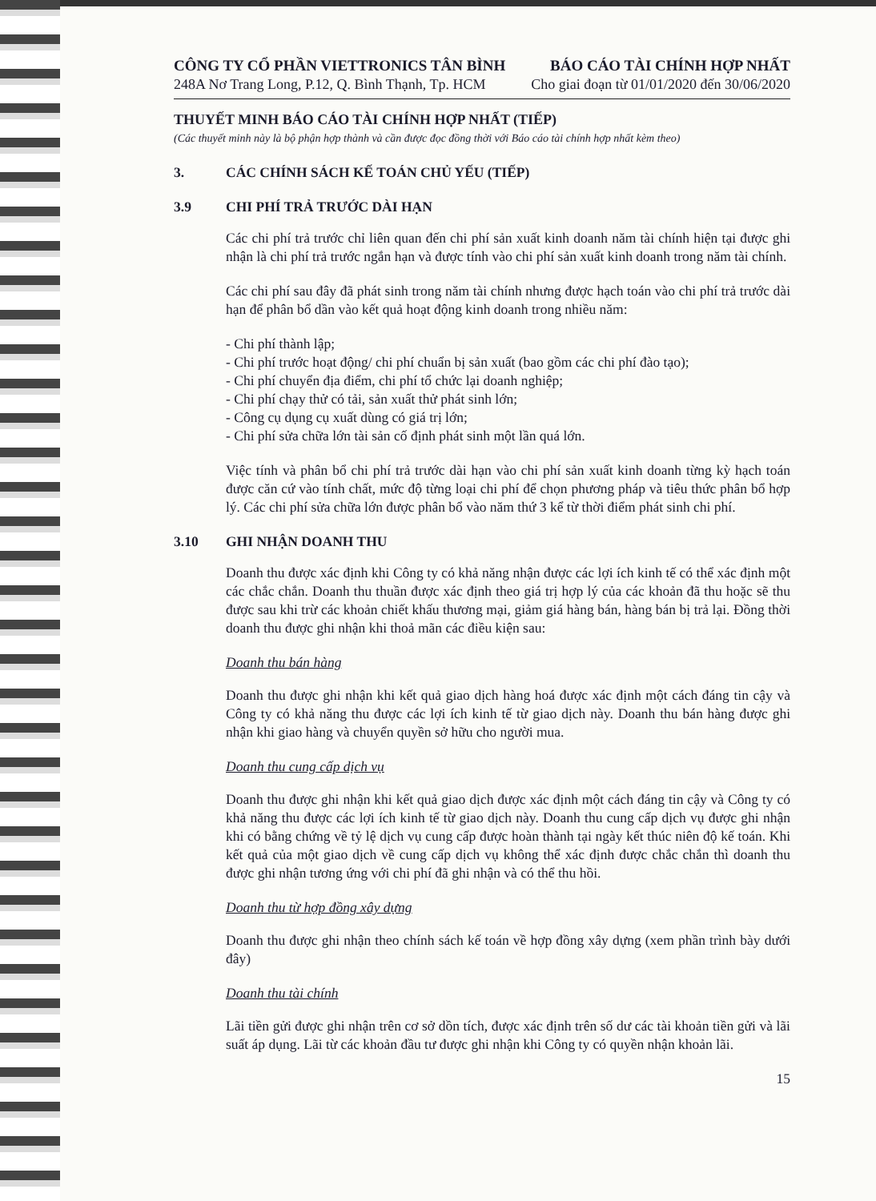CÔNG TY CỔ PHẦN VIETTRONICS TÂN BÌNH
248A Nơ Trang Long, P.12, Q. Bình Thạnh, Tp. HCM
BÁO CÁO TÀI CHÍNH HỢP NHẤT
Cho giai đoạn từ 01/01/2020 đến 30/06/2020
THUYẾT MINH BÁO CÁO TÀI CHÍNH HỢP NHẤT (TIẾP)
(Các thuyết minh này là bộ phận hợp thành và cần được đọc đồng thời với Báo cáo tài chính hợp nhất kèm theo)
3. CÁC CHÍNH SÁCH KẾ TOÁN CHỦ YẾU (TIẾP)
3.9 CHI PHÍ TRẢ TRƯỚC DÀI HẠN
Các chi phí trả trước chỉ liên quan đến chi phí sản xuất kinh doanh năm tài chính hiện tại được ghi nhận là chi phí trả trước ngắn hạn và được tính vào chi phí sản xuất kinh doanh trong năm tài chính.
Các chi phí sau đây đã phát sinh trong năm tài chính nhưng được hạch toán vào chi phí trả trước dài hạn để phân bổ dần vào kết quả hoạt động kinh doanh trong nhiều năm:
- Chi phí thành lập;
- Chi phí trước hoạt động/ chi phí chuẩn bị sản xuất (bao gồm các chi phí đào tạo);
- Chi phí chuyển địa điểm, chi phí tổ chức lại doanh nghiệp;
- Chi phí chạy thử có tải, sản xuất thử phát sinh lớn;
- Công cụ dụng cụ xuất dùng có giá trị lớn;
- Chi phí sửa chữa lớn tài sản cố định phát sinh một lần quá lớn.
Việc tính và phân bổ chi phí trả trước dài hạn vào chi phí sản xuất kinh doanh từng kỳ hạch toán được căn cứ vào tính chất, mức độ từng loại chi phí để chọn phương pháp và tiêu thức phân bổ hợp lý. Các chi phí sửa chữa lớn được phân bổ vào năm thứ 3 kể từ thời điểm phát sinh chi phí.
3.10 GHI NHẬN DOANH THU
Doanh thu được xác định khi Công ty có khả năng nhận được các lợi ích kinh tế có thể xác định một các chắc chắn. Doanh thu thuần được xác định theo giá trị hợp lý của các khoản đã thu hoặc sẽ thu được sau khi trừ các khoản chiết khấu thương mại, giảm giá hàng bán, hàng bán bị trả lại. Đồng thời doanh thu được ghi nhận khi thoả mãn các điều kiện sau:
Doanh thu bán hàng
Doanh thu được ghi nhận khi kết quả giao dịch hàng hoá được xác định một cách đáng tin cậy và Công ty có khả năng thu được các lợi ích kinh tế từ giao dịch này. Doanh thu bán hàng được ghi nhận khi giao hàng và chuyển quyền sở hữu cho người mua.
Doanh thu cung cấp dịch vụ
Doanh thu được ghi nhận khi kết quả giao dịch được xác định một cách đáng tin cậy và Công ty có khả năng thu được các lợi ích kinh tế từ giao dịch này. Doanh thu cung cấp dịch vụ được ghi nhận khi có bằng chứng về tỷ lệ dịch vụ cung cấp được hoàn thành tại ngày kết thúc niên độ kế toán. Khi kết quả của một giao dịch về cung cấp dịch vụ không thể xác định được chắc chắn thì doanh thu được ghi nhận tương ứng với chi phí đã ghi nhận và có thể thu hồi.
Doanh thu từ hợp đồng xây dựng
Doanh thu được ghi nhận theo chính sách kế toán về hợp đồng xây dựng (xem phần trình bày dưới đây)
Doanh thu tài chính
Lãi tiền gửi được ghi nhận trên cơ sở dồn tích, được xác định trên số dư các tài khoản tiền gửi và lãi suất áp dụng. Lãi từ các khoản đầu tư được ghi nhận khi Công ty có quyền nhận khoản lãi.
15